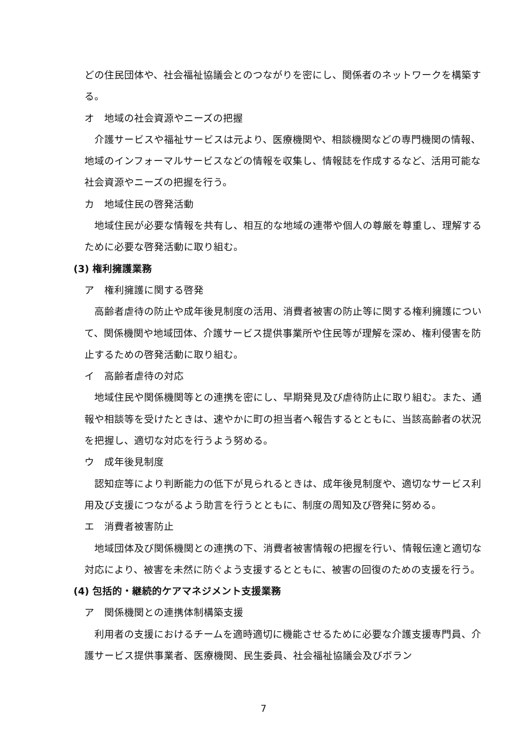どの住民団体や、社会福祉協議会とのつながりを密にし、関係者のネットワークを構築する。
オ　地域の社会資源やニーズの把握
介護サービスや福祉サービスは元より、医療機関や、相談機関などの専門機関の情報、地域のインフォーマルサービスなどの情報を収集し、情報誌を作成するなど、活用可能な社会資源やニーズの把握を行う。
カ　地域住民の啓発活動
地域住民が必要な情報を共有し、相互的な地域の連帯や個人の尊厳を尊重し、理解するために必要な啓発活動に取り組む。
(3) 権利擁護業務
ア　権利擁護に関する啓発
高齢者虐待の防止や成年後見制度の活用、消費者被害の防止等に関する権利擁護について、関係機関や地域団体、介護サービス提供事業所や住民等が理解を深め、権利侵害を防止するための啓発活動に取り組む。
イ　高齢者虐待の対応
地域住民や関係機関等との連携を密にし、早期発見及び虐待防止に取り組む。また、通報や相談等を受けたときは、速やかに町の担当者へ報告するとともに、当該高齢者の状況を把握し、適切な対応を行うよう努める。
ウ　成年後見制度
認知症等により判断能力の低下が見られるときは、成年後見制度や、適切なサービス利用及び支援につながるよう助言を行うとともに、制度の周知及び啓発に努める。
エ　消費者被害防止
地域団体及び関係機関との連携の下、消費者被害情報の把握を行い、情報伝達と適切な対応により、被害を未然に防ぐよう支援するとともに、被害の回復のための支援を行う。
(4) 包括的・継続的ケアマネジメント支援業務
ア　関係機関との連携体制構築支援
利用者の支援におけるチームを適時適切に機能させるために必要な介護支援専門員、介護サービス提供事業者、医療機関、民生委員、社会福祉協議会及びボラン
7